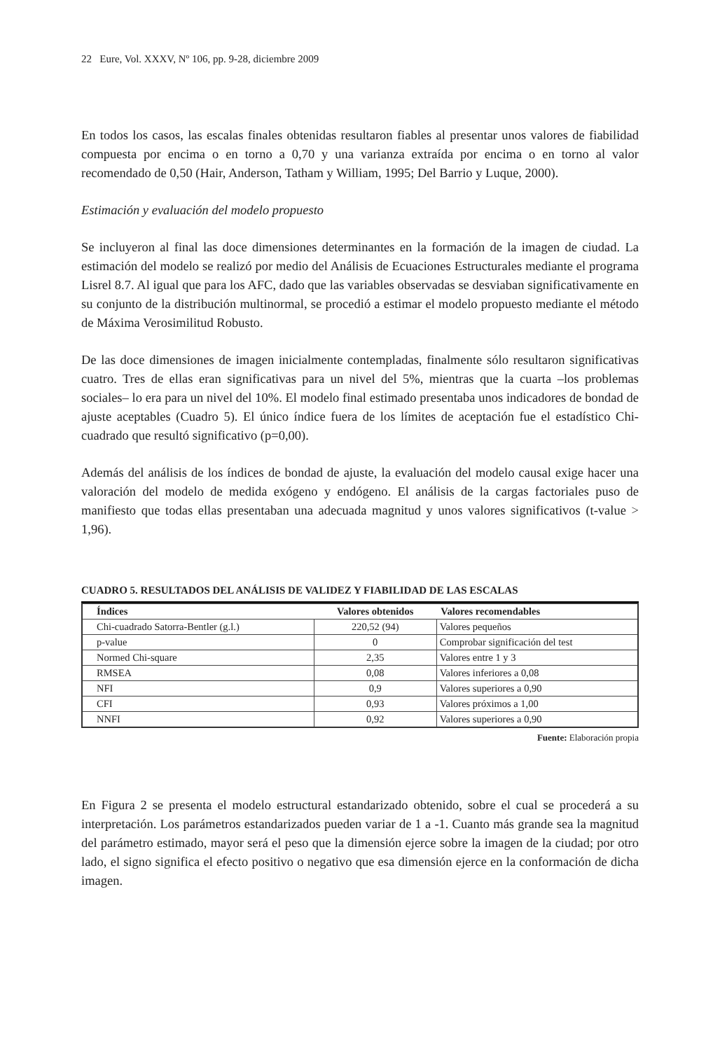22 Eure, Vol. XXXV, Nº 106, pp. 9-28, diciembre 2009
En todos los casos, las escalas finales obtenidas resultaron fiables al presentar unos valores de fiabilidad compuesta por encima o en torno a 0,70 y una varianza extraída por encima o en torno al valor recomendado de 0,50 (Hair, Anderson, Tatham y William, 1995; Del Barrio y Luque, 2000).
Estimación y evaluación del modelo propuesto
Se incluyeron al final las doce dimensiones determinantes en la formación de la imagen de ciudad. La estimación del modelo se realizó por medio del Análisis de Ecuaciones Estructurales mediante el programa Lisrel 8.7. Al igual que para los AFC, dado que las variables observadas se desviaban significativamente en su conjunto de la distribución multinormal, se procedió a estimar el modelo propuesto mediante el método de Máxima Verosimilitud Robusto.
De las doce dimensiones de imagen inicialmente contempladas, finalmente sólo resultaron significativas cuatro. Tres de ellas eran significativas para un nivel del 5%, mientras que la cuarta –los problemas sociales– lo era para un nivel del 10%. El modelo final estimado presentaba unos indicadores de bondad de ajuste aceptables (Cuadro 5). El único índice fuera de los límites de aceptación fue el estadístico Chi-cuadrado que resultó significativo (p=0,00).
Además del análisis de los índices de bondad de ajuste, la evaluación del modelo causal exige hacer una valoración del modelo de medida exógeno y endógeno. El análisis de la cargas factoriales puso de manifiesto que todas ellas presentaban una adecuada magnitud y unos valores significativos (t-value > 1,96).
CUADRO 5. RESULTADOS DEL ANÁLISIS DE VALIDEZ Y FIABILIDAD DE LAS ESCALAS
| Índices | Valores obtenidos | Valores recomendables |
| --- | --- | --- |
| Chi-cuadrado Satorra-Bentler (g.l.) | 220,52 (94) | Valores pequeños |
| p-value | 0 | Comprobar significación del test |
| Normed Chi-square | 2,35 | Valores entre 1 y 3 |
| RMSEA | 0,08 | Valores inferiores a 0,08 |
| NFI | 0,9 | Valores superiores a 0,90 |
| CFI | 0,93 | Valores próximos a 1,00 |
| NNFI | 0,92 | Valores superiores a 0,90 |
Fuente: Elaboración propia
En Figura 2 se presenta el modelo estructural estandarizado obtenido, sobre el cual se procederá a su interpretación. Los parámetros estandarizados pueden variar de 1 a -1. Cuanto más grande sea la magnitud del parámetro estimado, mayor será el peso que la dimensión ejerce sobre la imagen de la ciudad; por otro lado, el signo significa el efecto positivo o negativo que esa dimensión ejerce en la conformación de dicha imagen.